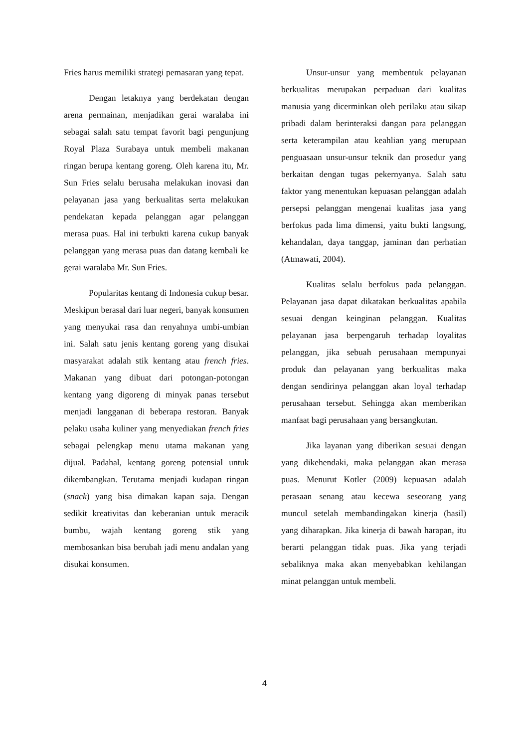Fries harus memiliki strategi pemasaran yang tepat.
Dengan letaknya yang berdekatan dengan arena permainan, menjadikan gerai waralaba ini sebagai salah satu tempat favorit bagi pengunjung Royal Plaza Surabaya untuk membeli makanan ringan berupa kentang goreng. Oleh karena itu, Mr. Sun Fries selalu berusaha melakukan inovasi dan pelayanan jasa yang berkualitas serta melakukan pendekatan kepada pelanggan agar pelanggan merasa puas. Hal ini terbukti karena cukup banyak pelanggan yang merasa puas dan datang kembali ke gerai waralaba Mr. Sun Fries.
Popularitas kentang di Indonesia cukup besar. Meskipun berasal dari luar negeri, banyak konsumen yang menyukai rasa dan renyahnya umbi-umbian ini. Salah satu jenis kentang goreng yang disukai masyarakat adalah stik kentang atau french fries. Makanan yang dibuat dari potongan-potongan kentang yang digoreng di minyak panas tersebut menjadi langganan di beberapa restoran. Banyak pelaku usaha kuliner yang menyediakan french fries sebagai pelengkap menu utama makanan yang dijual. Padahal, kentang goreng potensial untuk dikembangkan. Terutama menjadi kudapan ringan (snack) yang bisa dimakan kapan saja. Dengan sedikit kreativitas dan keberanian untuk meracik bumbu, wajah kentang goreng stik yang membosankan bisa berubah jadi menu andalan yang disukai konsumen.
Unsur-unsur yang membentuk pelayanan berkualitas merupakan perpaduan dari kualitas manusia yang dicerminkan oleh perilaku atau sikap pribadi dalam berinteraksi dangan para pelanggan serta keterampilan atau keahlian yang merupaan penguasaan unsur-unsur teknik dan prosedur yang berkaitan dengan tugas pekernyanya. Salah satu faktor yang menentukan kepuasan pelanggan adalah persepsi pelanggan mengenai kualitas jasa yang berfokus pada lima dimensi, yaitu bukti langsung, kehandalan, daya tanggap, jaminan dan perhatian (Atmawati, 2004).
Kualitas selalu berfokus pada pelanggan. Pelayanan jasa dapat dikatakan berkualitas apabila sesuai dengan keinginan pelanggan. Kualitas pelayanan jasa berpengaruh terhadap loyalitas pelanggan, jika sebuah perusahaan mempunyai produk dan pelayanan yang berkualitas maka dengan sendirinya pelanggan akan loyal terhadap perusahaan tersebut. Sehingga akan memberikan manfaat bagi perusahaan yang bersangkutan.
Jika layanan yang diberikan sesuai dengan yang dikehendaki, maka pelanggan akan merasa puas. Menurut Kotler (2009) kepuasan adalah perasaan senang atau kecewa seseorang yang muncul setelah membandingakan kinerja (hasil) yang diharapkan. Jika kinerja di bawah harapan, itu berarti pelanggan tidak puas. Jika yang terjadi sebaliknya maka akan menyebabkan kehilangan minat pelanggan untuk membeli.
4